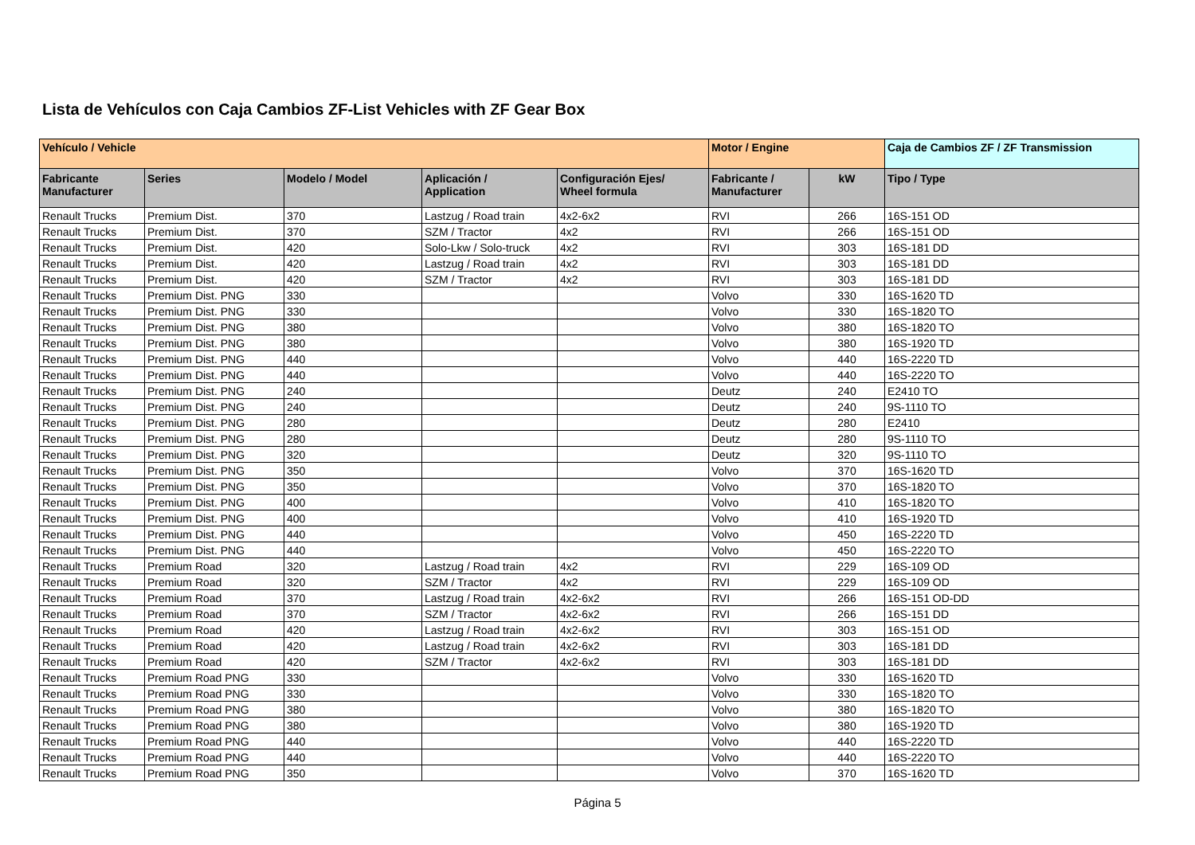Lista de Vehículos con Caja Cambios ZF-List Vehicles with ZF Gear Box
| Vehículo / Vehicle | | | | | Motor / Engine | | Caja de Cambios ZF / ZF Transmission |
| --- | --- | --- | --- | --- | --- | --- | --- |
| Fabricante Manufacturer | Series | Modelo / Model | Aplicación / Application | Configuración Ejes/ Wheel formula | Fabricante / Manufacturer | kW | Tipo / Type |
| Renault Trucks | Premium Dist. | 370 | Lastzug / Road train | 4x2-6x2 | RVI | 266 | 16S-151 OD |
| Renault Trucks | Premium Dist. | 370 | SZM / Tractor | 4x2 | RVI | 266 | 16S-151 OD |
| Renault Trucks | Premium Dist. | 420 | Solo-Lkw / Solo-truck | 4x2 | RVI | 303 | 16S-181 DD |
| Renault Trucks | Premium Dist. | 420 | Lastzug / Road train | 4x2 | RVI | 303 | 16S-181 DD |
| Renault Trucks | Premium Dist. | 420 | SZM / Tractor | 4x2 | RVI | 303 | 16S-181 DD |
| Renault Trucks | Premium Dist. PNG | 330 | | | Volvo | 330 | 16S-1620 TD |
| Renault Trucks | Premium Dist. PNG | 330 | | | Volvo | 330 | 16S-1820 TO |
| Renault Trucks | Premium Dist. PNG | 380 | | | Volvo | 380 | 16S-1820 TO |
| Renault Trucks | Premium Dist. PNG | 380 | | | Volvo | 380 | 16S-1920 TD |
| Renault Trucks | Premium Dist. PNG | 440 | | | Volvo | 440 | 16S-2220 TD |
| Renault Trucks | Premium Dist. PNG | 440 | | | Volvo | 440 | 16S-2220 TO |
| Renault Trucks | Premium Dist. PNG | 240 | | | Deutz | 240 | E2410 TO |
| Renault Trucks | Premium Dist. PNG | 240 | | | Deutz | 240 | 9S-1110 TO |
| Renault Trucks | Premium Dist. PNG | 280 | | | Deutz | 280 | E2410 |
| Renault Trucks | Premium Dist. PNG | 280 | | | Deutz | 280 | 9S-1110 TO |
| Renault Trucks | Premium Dist. PNG | 320 | | | Deutz | 320 | 9S-1110 TO |
| Renault Trucks | Premium Dist. PNG | 350 | | | Volvo | 370 | 16S-1620 TD |
| Renault Trucks | Premium Dist. PNG | 350 | | | Volvo | 370 | 16S-1820 TO |
| Renault Trucks | Premium Dist. PNG | 400 | | | Volvo | 410 | 16S-1820 TO |
| Renault Trucks | Premium Dist. PNG | 400 | | | Volvo | 410 | 16S-1920 TD |
| Renault Trucks | Premium Dist. PNG | 440 | | | Volvo | 450 | 16S-2220 TD |
| Renault Trucks | Premium Dist. PNG | 440 | | | Volvo | 450 | 16S-2220 TO |
| Renault Trucks | Premium Road | 320 | Lastzug / Road train | 4x2 | RVI | 229 | 16S-109 OD |
| Renault Trucks | Premium Road | 320 | SZM / Tractor | 4x2 | RVI | 229 | 16S-109 OD |
| Renault Trucks | Premium Road | 370 | Lastzug / Road train | 4x2-6x2 | RVI | 266 | 16S-151 OD-DD |
| Renault Trucks | Premium Road | 370 | SZM / Tractor | 4x2-6x2 | RVI | 266 | 16S-151 DD |
| Renault Trucks | Premium Road | 420 | Lastzug / Road train | 4x2-6x2 | RVI | 303 | 16S-151 OD |
| Renault Trucks | Premium Road | 420 | Lastzug / Road train | 4x2-6x2 | RVI | 303 | 16S-181 DD |
| Renault Trucks | Premium Road | 420 | SZM / Tractor | 4x2-6x2 | RVI | 303 | 16S-181 DD |
| Renault Trucks | Premium Road PNG | 330 | | | Volvo | 330 | 16S-1620 TD |
| Renault Trucks | Premium Road PNG | 330 | | | Volvo | 330 | 16S-1820 TO |
| Renault Trucks | Premium Road PNG | 380 | | | Volvo | 380 | 16S-1820 TO |
| Renault Trucks | Premium Road PNG | 380 | | | Volvo | 380 | 16S-1920 TD |
| Renault Trucks | Premium Road PNG | 440 | | | Volvo | 440 | 16S-2220 TD |
| Renault Trucks | Premium Road PNG | 440 | | | Volvo | 440 | 16S-2220 TO |
| Renault Trucks | Premium Road PNG | 350 | | | Volvo | 370 | 16S-1620 TD |
Página 5